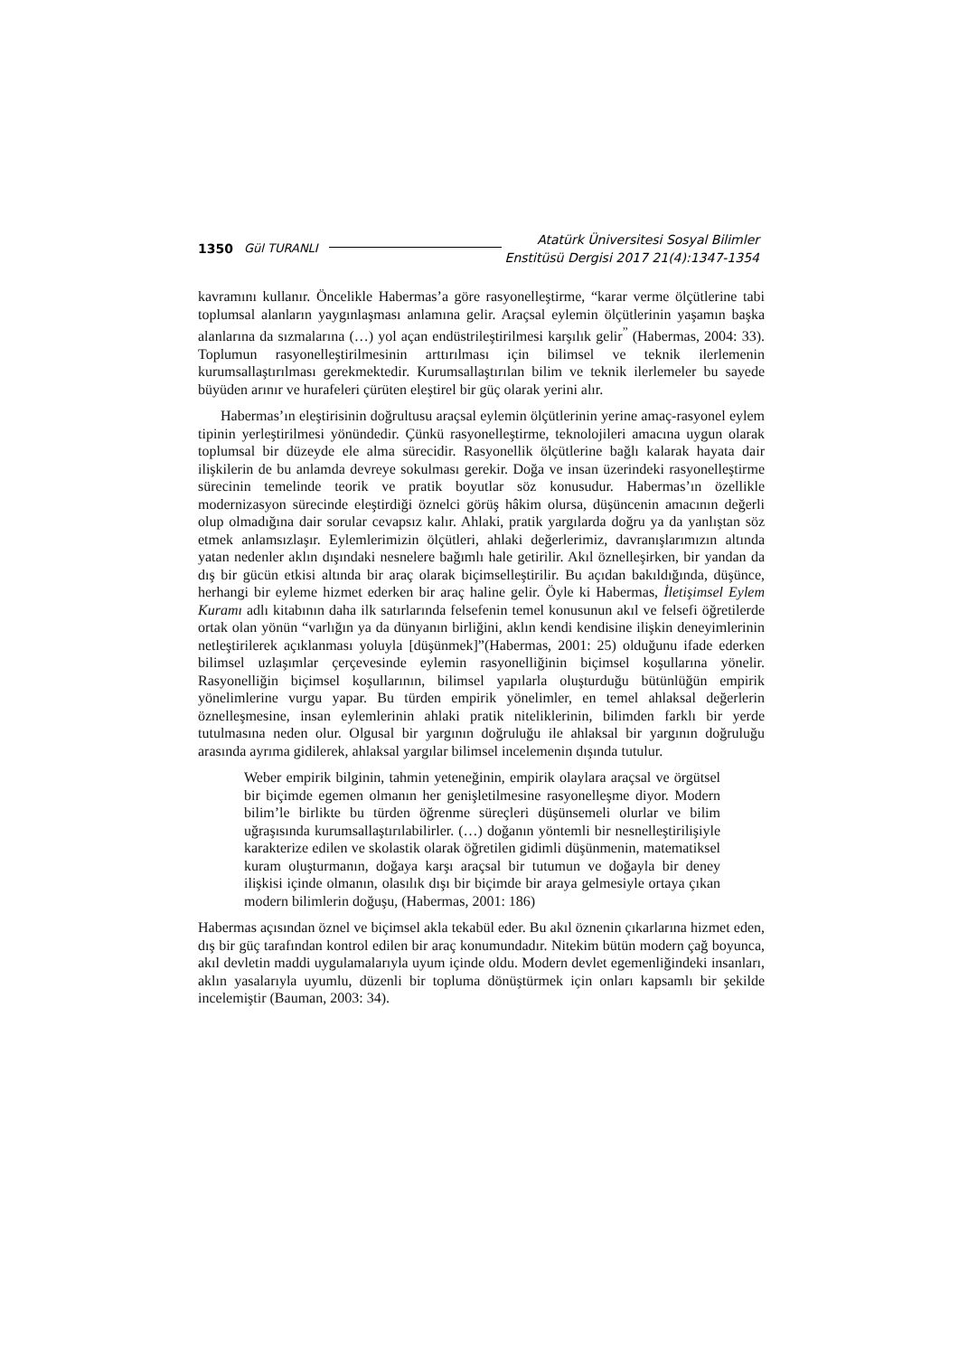1350 Gül TURANLI
Atatürk Üniversitesi Sosyal Bilimler
Enstitüsü Dergisi 2017 21(4):1347-1354
kavramını kullanır. Öncelikle Habermas’a göre rasyonelleştirme, “karar verme ölçütlerine tabi toplumsal alanların yaygınlaşması anlamına gelir. Araçsal eylemin ölçütlerinin yaşamın başka alanlarına da sızmalarına (…) yol açan endüstrileştirilmesi karşılık gelir<sup>”</sup> (Habermas, 2004: 33). Toplumun rasyonelleştirilmesinin arttırılması için bilimsel ve teknik ilerlemenin kurumsallaştırılması gerekmektedir. Kurumsallaştırılan bilim ve teknik ilerlemeler bu sayede büyüden arınır ve hurafeleri çürüten eleştirel bir güç olarak yerini alır.
Habermas’ın eleştirisinin doğrultusu araçsal eylemin ölçütlerinin yerine amaç-rasyonel eylem tipinin yerleştirilmesi yönündedir. Çünkü rasyonelleştirme, teknolojileri amacına uygun olarak toplumsal bir düzeyde ele alma sürecidir. Rasyonellik ölçütlerine bağlı kalarak hayata dair ilişkilerin de bu anlamda devreye sokulması gerekir. Doğa ve insan üzerindeki rasyonelleştirme sürecinin temelinde teorik ve pratik boyutlar söz konusudur. Habermas’ın özellikle modernizasyon sürecinde eleştirdiği öznelci görüş hâkim olursa, düşüncenin amacının değerli olup olmadığına dair sorular cevapsız kalır. Ahlaki, pratik yargılarda doğru ya da yanlıştan söz etmek anlamsızlaşır. Eylemlerimizin ölçütleri, ahlaki değerlerimiz, davranışlarımızın altında yatan nedenler aklın dışındaki nesnelere bağımlı hale getirilir. Akıl öznelleşirken, bir yandan da dış bir gücün etkisi altında bir araç olarak biçimselleştirilir. Bu açıdan bakıldığında, düşünce, herhangi bir eyleme hizmet ederken bir araç haline gelir. Öyle ki Habermas, İletişimsel Eylem Kuramı adlı kitabının daha ilk satırlarında felsefenin temel konusunun akıl ve felsefi öğretilerde ortak olan yönün “varlığın ya da dünyanın birliğini, aklın kendi kendisine ilişkin deneyimlerinin netleştirilerek açıklanması yoluyla [düşünmek]”(Habermas, 2001: 25) olduğunu ifade ederken bilimsel uzlaşımlar çerçevesinde eylemin rasyonelliğinin biçimsel koşullarına yönelir. Rasyonelliğin biçimsel koşullarının, bilimsel yapılarla oluşturduğu bütünlüğün empirik yönelimlerine vurgu yapar. Bu türden empirik yönelimler, en temel ahlaksal değerlerin öznelleşmesine, insan eylemlerinin ahlaki pratik niteliklerinin, bilimden farklı bir yerde tutulmasına neden olur. Olgusal bir yargının doğruluğu ile ahlaksal bir yargının doğruluğu arasında ayrıma gidilerek, ahlaksal yargılar bilimsel incelemenin dışında tutulur.
Weber empirik bilginin, tahmin yeteneğinin, empirik olaylara araçsal ve örgütsel bir biçimde egemen olmanın her genişletilmesine rasyonelleşme diyor. Modern bilim’le birlikte bu türden öğrenme süreçleri düşünsemeli olurlar ve bilim uğraşısında kurumsallaştırılabilirler. (…) doğanın yöntemli bir nesnelleştirilişiyle karakterize edilen ve skolastik olarak öğretilen gidimli düşünmenin, matematiksel kuram oluşturmanın, doğaya karşı araçsal bir tutumun ve doğayla bir deney ilişkisi içinde olmanın, olasılık dışı bir biçimde bir araya gelmesiyle ortaya çıkan modern bilimlerin doğuşu, (Habermas, 2001: 186)
Habermas açısından öznel ve biçimsel akla tekabül eder. Bu akıl öznenin çıkarlarına hizmet eden, dış bir güç tarafından kontrol edilen bir araç konumundadır. Nitekim bütün modern çağ boyunca, akıl devletin maddi uygulamalarıyla uyum içinde oldu. Modern devlet egemenliğindeki insanları, aklın yasalarıyla uyumlu, düzenli bir topluma dönüştürmek için onları kapsamlı bir şekilde incelemiştir (Bauman, 2003: 34).